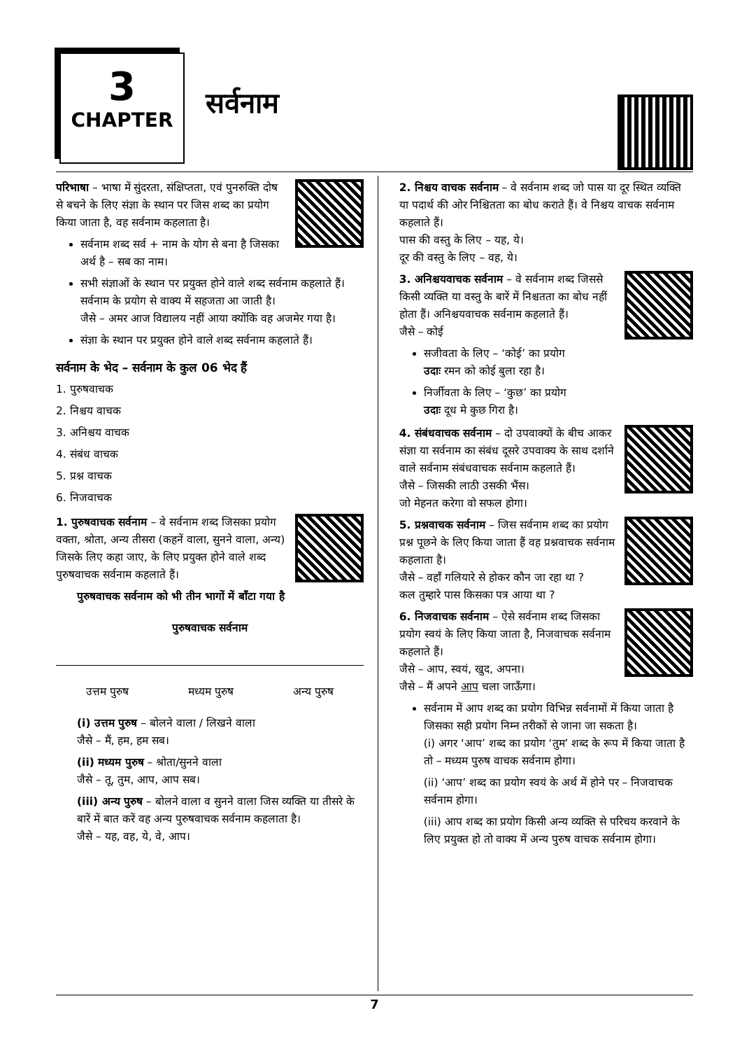3
CHAPTER
सर्वनाम
परिभाषा – भाषा में सुंदरता, संक्षिप्तता, एवं पुनरुक्ति दोष से बचने के लिए संज्ञा के स्थान पर जिस शब्द का प्रयोग किया जाता है, वह सर्वनाम कहलाता है।
सर्वनाम शब्द सर्व + नाम के योग से बना है जिसका अर्थ है – सब का नाम।
सभी संज्ञाओं के स्थान पर प्रयुक्त होने वाले शब्द सर्वनाम कहलाते हैं। सर्वनाम के प्रयोग से वाक्य में सहजता आ जाती है।
जैसे – अमर आज विद्यालय नहीं आया क्योंकि वह अजमेर गया है।
संज्ञा के स्थान पर प्रयुक्त होने वाले शब्द सर्वनाम कहलाते हैं।
सर्वनाम के भेद – सर्वनाम के कुल 06 भेद हैं
1. पुरुषवाचक
2. निश्चय वाचक
3. अनिश्चय वाचक
4. संबंध वाचक
5. प्रश्न वाचक
6. निजवाचक
1. पुरुषवाचक सर्वनाम – वे सर्वनाम शब्द जिसका प्रयोग वक्ता, श्रोता, अन्य तीसरा (कहनें वाला, सुनने वाला, अन्य) जिसके लिए कहा जाए, के लिए प्रयुक्त होने वाले शब्द पुरुषवाचक सर्वनाम कहलाते हैं।
पुरुषवाचक सर्वनाम को भी तीन भागों में बाँटा गया है
पुरुषवाचक सर्वनाम
उत्तम पुरुष मध्यम पुरुष अन्य पुरुष
(i) उत्तम पुरुष – बोलने वाला / लिखने वाला
जैसे – मैं, हम, हम सब।
(ii) मध्यम पुरुष – श्रोता/सुनने वाला
जैसे – तू, तुम, आप, आप सब।
(iii) अन्य पुरुष – बोलने वाला व सुनने वाला जिस व्यक्ति या तीसरे के बारें में बात करें वह अन्य पुरुषवाचक सर्वनाम कहलाता है।
जैसे – यह, वह, ये, वे, आप।
2. निश्चय वाचक सर्वनाम – वे सर्वनाम शब्द जो पास या दूर स्थित व्यक्ति या पदार्थ की ओर निश्चितता का बोध कराते हैं। वे निश्चय वाचक सर्वनाम कहलाते हैं।
पास की वस्तु के लिए – यह, ये।
दूर की वस्तु के लिए – वह, ये।
3. अनिश्चयवाचक सर्वनाम – वे सर्वनाम शब्द जिससे किसी व्यक्ति या वस्तु के बारें में निश्चतता का बोध नहीं होता हैं। अनिश्चयवाचक सर्वनाम कहलाते हैं।
जैसे – कोई
सजीवता के लिए – ‘कोई’ का प्रयोग
उदाः रमन को कोई बुला रहा है।
निर्जीवता के लिए – ‘कुछ’ का प्रयोग
उदाः दूध मे कुछ गिरा है।
4. संबंधवाचक सर्वनाम – दो उपवाक्यों के बीच आकर संज्ञा या सर्वनाम का संबंध दूसरे उपवाक्य के साथ दर्शाने वाले सर्वनाम संबंधवाचक सर्वनाम कहलाते हैं।
जैसे – जिसकी लाठी उसकी भैंस।
जो मेहनत करेगा वो सफल होगा।
5. प्रश्नवाचक सर्वनाम – जिस सर्वनाम शब्द का प्रयोग प्रश्न पूछने के लिए किया जाता हैं वह प्रश्नवाचक सर्वनाम कहलाता है।
जैसे – वहाँ गलियारे से होकर कौन जा रहा था ?
कल तुम्हारे पास किसका पत्र आया था ?
6. निजवाचक सर्वनाम – ऐसे सर्वनाम शब्द जिसका प्रयोग स्वयं के लिए किया जाता है, निजवाचक सर्वनाम कहलाते हैं।
जैसे – आप, स्वयं, खुद, अपना।
जैसे – मैं अपने आप चला जाऊँगा।
सर्वनाम में आप शब्द का प्रयोग विभिन्न सर्वनामों में किया जाता है जिसका सही प्रयोग निम्न तरीकों से जाना जा सकता है।
(i) अगर ‘आप’ शब्द का प्रयोग ‘तुम’ शब्द के रूप में किया जाता है तो – मध्यम पुरुष वाचक सर्वनाम होगा।
(ii) ‘आप’ शब्द का प्रयोग स्वयं के अर्थ में होने पर – निजवाचक सर्वनाम होगा।
(iii) आप शब्द का प्रयोग किसी अन्य व्यक्ति से परिचय करवाने के लिए प्रयुक्त हो तो वाक्य में अन्य पुरुष वाचक सर्वनाम होगा।
7